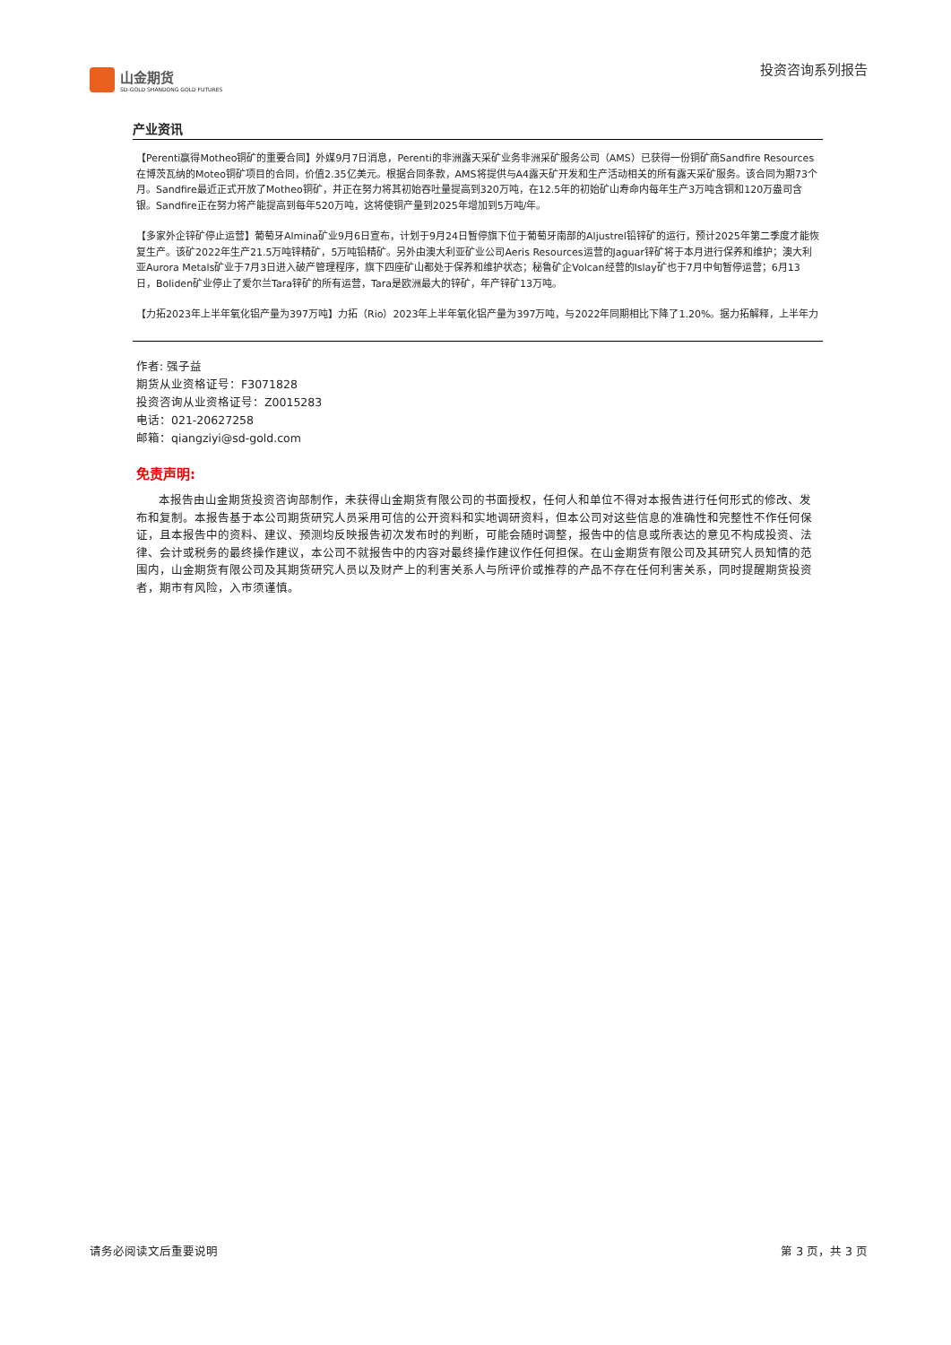山金期货
SD-GOLD SHANDONG GOLD FUTURES
投资咨询系列报告
产业资讯
【Perenti赢得Motheo铜矿的重要合同】外媒9月7日消息，Perenti的非洲露天采矿业务非洲采矿服务公司（AMS）已获得一份铜矿商Sandfire Resources在博茨瓦纳的Moteo铜矿项目的合同，价值2.35亿美元。根据合同条款，AMS将提供与A4露天矿开发和生产活动相关的所有露天采矿服务。该合同为期73个月。Sandfire最近正式开放了Motheo铜矿，并正在努力将其初始吞吐量提高到320万吨，在12.5年的初始矿山寿命内每年生产3万吨含铜和120万盎司含银。Sandfire正在努力将产能提高到每年520万吨，这将使铜产量到2025年增加到5万吨/年。
【多家外企锌矿停止运营】葡萄牙Almina矿业9月6日宣布，计划于9月24日暂停旗下位于葡萄牙南部的Aljustrel铅锌矿的运行，预计2025年第二季度才能恢复生产。该矿2022年生产21.5万吨锌精矿，5万吨铅精矿。另外由澳大利亚矿业公司Aeris Resources运营的Jaguar锌矿将于本月进行保养和维护；澳大利亚Aurora Metals矿业于7月3日进入破产管理程序，旗下四座矿山都处于保养和维护状态；秘鲁矿企Volcan经营的Islay矿也于7月中旬暂停运营；6月13日，Boliden矿业停止了爱尔兰Tara锌矿的所有运营，Tara是欧洲最大的锌矿，年产锌矿13万吨。
【力拓2023年上半年氧化铝产量为397万吨】力拓（Rio）2023年上半年氧化铝产量为397万吨，与2022年同期相比下降了1.20%。据力拓解释，上半年力
作者: 强子益
期货从业资格证号：F3071828
投资咨询从业资格证号：Z0015283
电话：021-20627258
邮箱：qiangziyi@sd-gold.com
免责声明:
本报告由山金期货投资咨询部制作，未获得山金期货有限公司的书面授权，任何人和单位不得对本报告进行任何形式的修改、发布和复制。本报告基于本公司期货研究人员采用可信的公开资料和实地调研资料，但本公司对这些信息的准确性和完整性不作任何保证，且本报告中的资料、建议、预测均反映报告初次发布时的判断，可能会随时调整，报告中的信息或所表达的意见不构成投资、法律、会计或税务的最终操作建议，本公司不就报告中的内容对最终操作建议作任何担保。在山金期货有限公司及其研究人员知情的范围内，山金期货有限公司及其期货研究人员以及财产上的利害关系人与所评价或推荐的产品不存在任何利害关系，同时提醒期货投资者，期市有风险，入市须谨慎。
请务必阅读文后重要说明 第 3 页，共 3 页